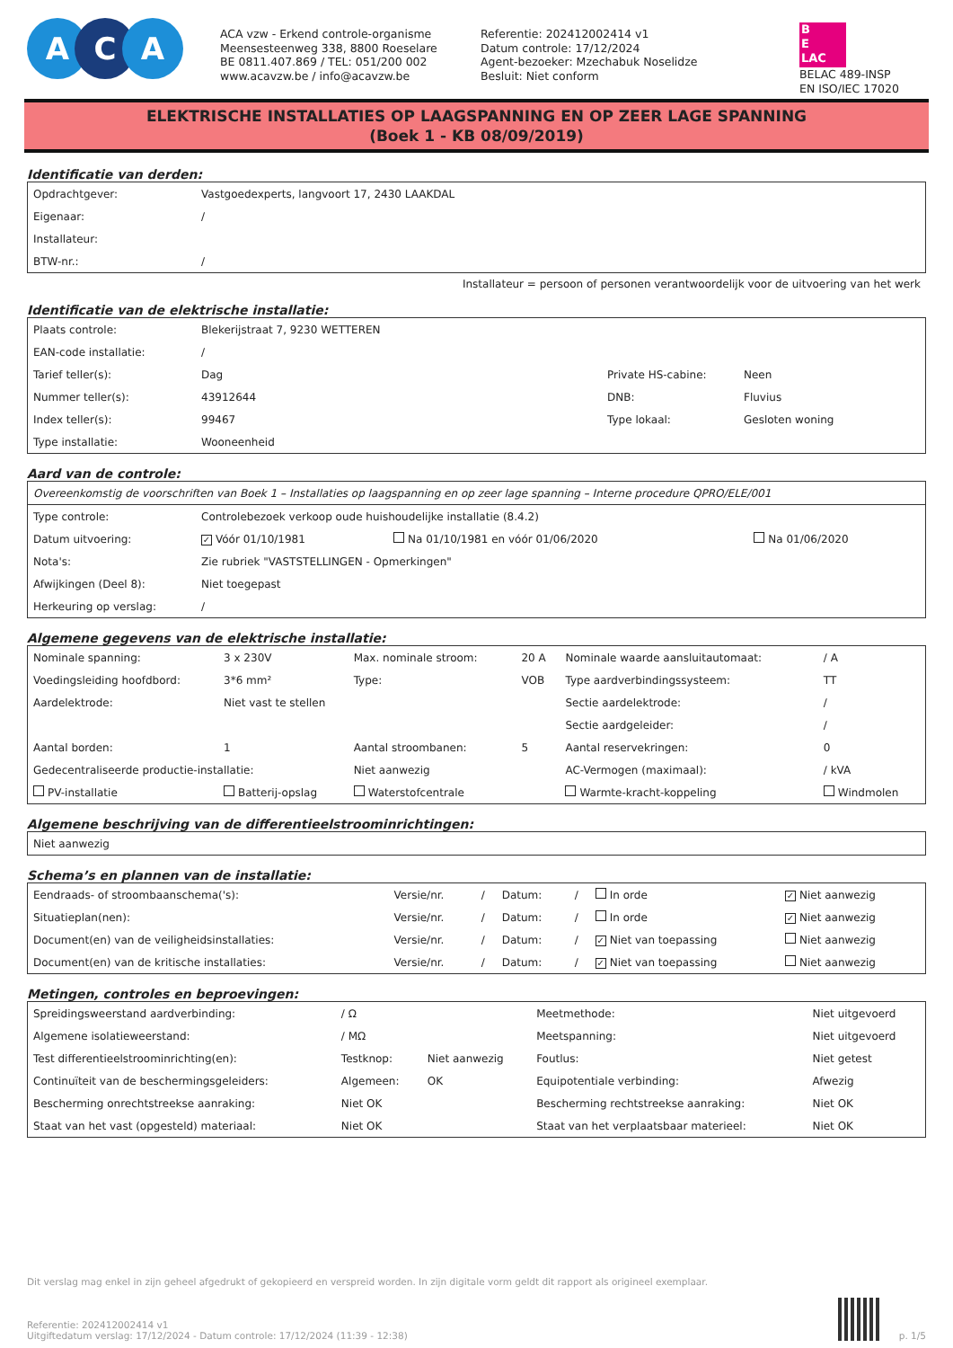A C A
ACA vzw - Erkend controle-organisme
Meensesteenweg 338, 8800 Roeselare
BE 0811.407.869 / TEL: 051/200 002
www.acavzw.be / info@acavzw.be
Referentie: 202412002414 v1
Datum controle: 17/12/2024
Agent-bezoeker: Mzechabuk Noselidze
Besluit: Niet conform
B
E
LAC
BELAC 489-INSP
EN ISO/IEC 17020
ELEKTRISCHE INSTALLATIES OP LAAGSPANNING EN OP ZEER LAGE SPANNING
(Boek 1 - KB 08/09/2019)
Identificatie van derden:
| Opdrachtgever: | Vastgoedexperts, langvoort 17, 2430 LAAKDAL |
| Eigenaar: | / |
| Installateur: | |
| BTW-nr.: | / |
Installateur = persoon of personen verantwoordelijk voor de uitvoering van het werk
Identificatie van de elektrische installatie:
| Plaats controle: | Blekerijstraat 7, 9230 WETTEREN | | |
| EAN-code installatie: | / | | |
| Tarief teller(s): | Dag | Private HS-cabine: | Neen |
| Nummer teller(s): | 43912644 | DNB: | Fluvius |
| Index teller(s): | 99467 | Type lokaal: | Gesloten woning |
| Type installatie: | Wooneenheid | | |
Aard van de controle:
| Overeenkomstig de voorschriften van Boek 1 – Installaties op laagspanning en op zeer lage spanning – Interne procedure QPRO/ELE/001 | | | |
| Type controle: | Controlebezoek verkoop oude huishoudelijke installatie (8.4.2) | | |
| Datum uitvoering: | ✓ Vóór 01/10/1981 | Na 01/10/1981 en vóór 01/06/2020 | Na 01/06/2020 |
| Nota's: | Zie rubriek "VASTSTELLINGEN - Opmerkingen" | | |
| Afwijkingen (Deel 8): | Niet toegepast | | |
| Herkeuring op verslag: | / | | |
Algemene gegevens van de elektrische installatie:
| Nominale spanning: | 3 x 230V | Max. nominale stroom: | 20 A | Nominale waarde aansluitautomaat: | / A |
| Voedingsleiding hoofdbord: | 3*6 mm² | Type: | VOB | Type aardverbindingssysteem: | TT |
| Aardelektrode: | Niet vast te stellen | | | Sectie aardelektrode: | / |
| | | | | Sectie aardgeleider: | / |
| Aantal borden: | 1 | Aantal stroombanen: | 5 | Aantal reservekringen: | 0 |
| Gedecentraliseerde productie-installatie: | | Niet aanwezig | | AC-Vermogen (maximaal): | / kVA |
| PV-installatie | Batterij-opslag | Waterstofcentrale | | Warmte-kracht-koppeling | Windmolen |
Algemene beschrijving van de differentieelstroominrichtingen:
| Niet aanwezig |
Schema’s en plannen van de installatie:
| Eendraads- of stroombaanschema('s): | Versie/nr. | / | Datum: | / | In orde | ✓ Niet aanwezig |
| Situatieplan(nen): | Versie/nr. | / | Datum: | / | In orde | ✓ Niet aanwezig |
| Document(en) van de veiligheidsinstallaties: | Versie/nr. | / | Datum: | / | ✓ Niet van toepassing | Niet aanwezig |
| Document(en) van de kritische installaties: | Versie/nr. | / | Datum: | / | ✓ Niet van toepassing | Niet aanwezig |
Metingen, controles en beproevingen:
| Spreidingsweerstand aardverbinding: | / Ω | | Meetmethode: | Niet uitgevoerd |
| Algemene isolatieweerstand: | / MΩ | | Meetspanning: | Niet uitgevoerd |
| Test differentieelstroominrichting(en): | Testknop: | Niet aanwezig | Foutlus: | Niet getest |
| Continuïteit van de beschermingsgeleiders: | Algemeen: | OK | Equipotentiale verbinding: | Afwezig |
| Bescherming onrechtstreekse aanraking: | Niet OK | | Bescherming rechtstreekse aanraking: | Niet OK |
| Staat van het vast (opgesteld) materiaal: | Niet OK | | Staat van het verplaatsbaar materieel: | Niet OK |
Dit verslag mag enkel in zijn geheel afgedrukt of gekopieerd en verspreid worden. In zijn digitale vorm geldt dit rapport als origineel exemplaar.
Referentie: 202412002414 v1
Uitgiftedatum verslag: 17/12/2024 - Datum controle: 17/12/2024 (11:39 - 12:38)
p. 1/5